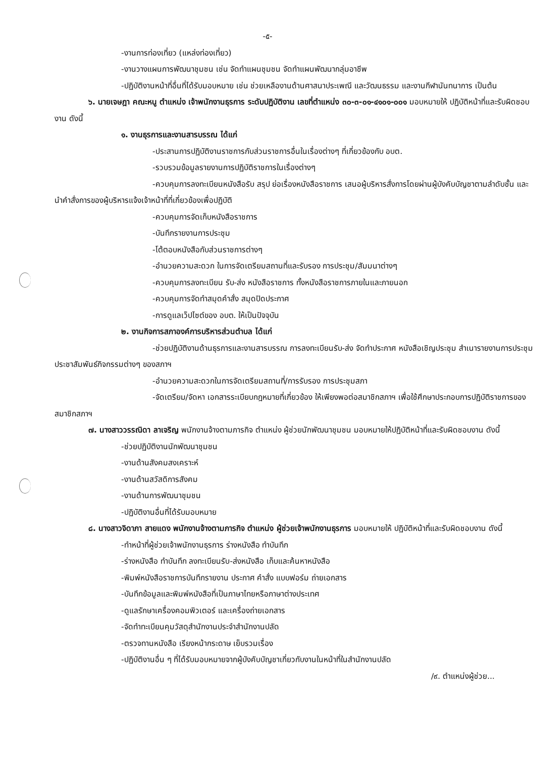-๕-
-งานการท่องเที่ยว (แหล่งท่องเที่ยว)
-งานวางแผนการพัฒนาชุมชน เช่น จัดทำแผนชุมชน จัดทำแผนพัฒนากลุ่มอาชีพ
-ปฏิบัติงานหน้าที่อื่นที่ได้รับมอบหมาย เช่น ช่วยเหลืองานด้านศาสนาประเพณี และวัฒนธรรม และงานกีฬานันทนาการ เป็นต้น
๖. นายเจษฎา คณะหนู ตำแหน่ง เจ้าพนักงานธุรการ ระดับปฏิบัติงาน เลขที่ตำแหน่ง ๓๐-๓-๐๑-๔๑๐๑-๐๐๑ มอบหมายให้ ปฏิบัติหน้าที่และรับผิดชอบงาน ดังนี้
๑. งานธุรการและงานสารบรรณ ได้แก่
-ประสานการปฏิบัติงานราชการกับส่วนราชการอื่นในเรื่องต่างๆ ที่เกี่ยวข้องกับ อบต.
-รวบรวมข้อมูลรายงานการปฏิบัติราชการในเรื่องต่างๆ
-ควบคุมการลงทะเบียนหนังสือรับ สรุป ย่อเรื่องหนังสือราชการ เสนอผู้บริหารสั่งการโดยผ่านผู้บังคับบัญชาตามลำดับชั้น และนำคำสั่งการของผู้บริหารแจ้งเจ้าหน้าที่ที่เกี่ยวข้องเพื่อปฏิบัติ
-ควบคุมการจัดเก็บหนังสือราชการ
-บันทึกรายงานการประชุม
-โต้ตอบหนังสือกับส่วนราชการต่างๆ
-อำนวยความสะดวก ในการจัดเตรียมสถานที่และรับรอง การประชุม/สัมมนาต่างๆ
-ควบคุมการลงทะเบียน รับ-ส่ง หนังสือราชการ ทั้งหนังสือราชการภายในและภายนอก
-ควบคุมการจัดทำสมุดคำสั่ง สมุดปิดประกาศ
-การดูแลเว็ปไซต์ของ อบต. ให้เป็นปัจจุบัน
๒. งานกิจการสภาองค์การบริหารส่วนตำบล ได้แก่
-ช่วยปฏิบัติงานด้านธุรการและงานสารบรรณ การลงทะเบียนรับ-ส่ง จัดทำประกาศ หนังสือเชิญประชุม สำเนารายงานการประชุม ประชาสัมพันธ์กิจกรรมต่างๆ ของสภาฯ
-อำนวยความสะดวกในการจัดเตรียมสถานที่/การรับรอง การประชุมสภา
-จัดเตรียม/จัดหา เอกสารระเบียบกฎหมายที่เกี่ยวข้อง ให้เพียงพอต่อสมาชิกสภาฯ เพื่อใช้ศึกษาประกอบการปฏิบัติราชการของสมาชิกสภาฯ
๗. นางสาววรรณิดา ลาเจริญ พนักงานจ้างตามภารกิจ ตำแหน่ง ผู้ช่วยนักพัฒนาชุมชน มอบหมายให้ปฏิบัติหน้าที่และรับผิดชอบงาน ดังนี้
-ช่วยปฏิบัติงานนักพัฒนาชุมชน
-งานด้านสังคมสงเคราะห์
-งานด้านสวัสดิการสังคม
-งานด้านการพัฒนาชุมชน
-ปฏิบัติงานอื่นที่ได้รับมอบหมาย
๘. นางสาวจิดาภา สายแดง พนักงานจ้างตามภารกิจ ตำแหน่ง ผู้ช่วยเจ้าพนักงานธุรการ มอบหมายให้ ปฏิบัติหน้าที่และรับผิดชอบงาน ดังนี้
-ทำหน้าที่ผู้ช่วยเจ้าพนักงานธุรการ ร่างหนังสือ ทำบันทึก
-ร่างหนังสือ ทำบันทึก ลงทะเบียนรับ-ส่งหนังสือ เก็บและค้นหาหนังสือ
-พิมพ์หนังสือราชการบันทึกรายงาน ประกาศ คำสั่ง แบบฟอร์ม ถ่ายเอกสาร
-บันทึกข้อมูลและพิมพ์หนังสือที่เป็นภาษาไทยหรือภาษาต่างประเทศ
-ดูแลรักษาเครื่องคอมพิวเตอร์ และเครื่องถ่ายเอกสาร
-จัดทำทะเบียนคุมวัสดุสำนักงานประจำสำนักงานปลัด
-ตรวจทานหนังสือ เรียงหน้ากระดาษ เย็บรวมเรื่อง
-ปฏิบัติงานอื่น ๆ ที่ได้รับมอบหมายจากผู้บังคับบัญชาเกี่ยวกับงานในหน้าที่ในสำนักงานปลัด
/๙. ตำแหน่งผู้ช่วย...